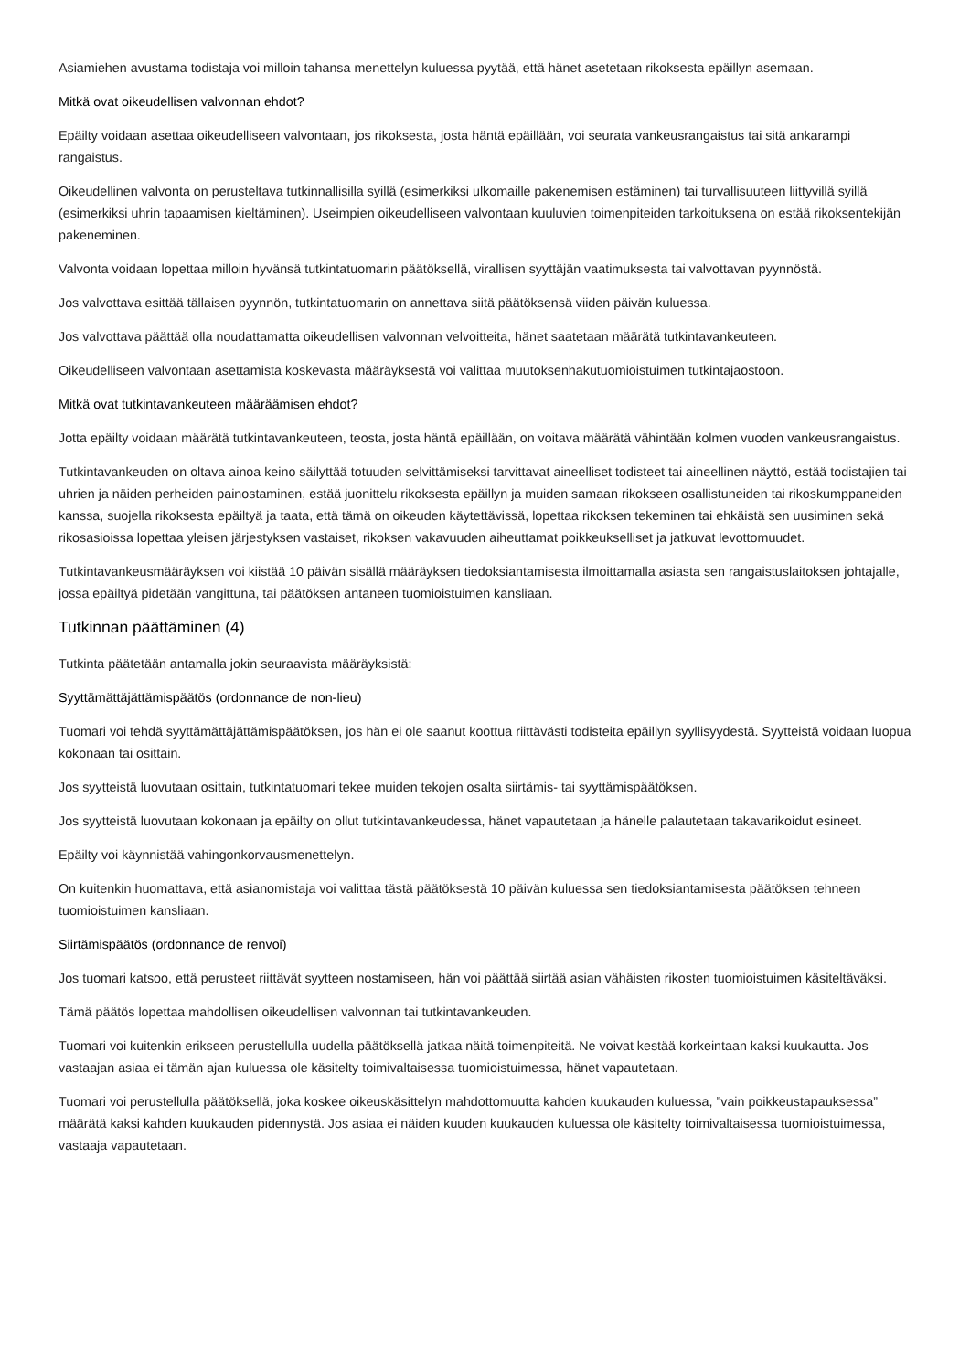Asiamiehen avustama todistaja voi milloin tahansa menettelyn kuluessa pyytää, että hänet asetetaan rikoksesta epäillyn asemaan.
Mitkä ovat oikeudellisen valvonnan ehdot?
Epäilty voidaan asettaa oikeudelliseen valvontaan, jos rikoksesta, josta häntä epäillään, voi seurata vankeusrangaistus tai sitä ankarampi rangaistus.
Oikeudellinen valvonta on perusteltava tutkinnallisilla syillä (esimerkiksi ulkomaille pakenemisen estäminen) tai turvallisuuteen liittyvillä syillä (esimerkiksi uhrin tapaamisen kieltäminen). Useimpien oikeudelliseen valvontaan kuuluvien toimenpiteiden tarkoituksena on estää rikoksentekijän pakeneminen.
Valvonta voidaan lopettaa milloin hyvänsä tutkintatuomarin päätöksellä, virallisen syyttäjän vaatimuksesta tai valvottavan pyynnöstä.
Jos valvottava esittää tällaisen pyynnön, tutkintatuomarin on annettava siitä päätöksensä viiden päivän kuluessa.
Jos valvottava päättää olla noudattamatta oikeudellisen valvonnan velvoitteita, hänet saatetaan määrätä tutkintavankeuteen.
Oikeudelliseen valvontaan asettamista koskevasta määräyksestä voi valittaa muutoksenhakutuomioistuimen tutkintajaostoon.
Mitkä ovat tutkintavankeuteen määräämisen ehdot?
Jotta epäilty voidaan määrätä tutkintavankeuteen, teosta, josta häntä epäillään, on voitava määrätä vähintään kolmen vuoden vankeusrangaistus.
Tutkintavankeuden on oltava ainoa keino säilyttää totuuden selvittämiseksi tarvittavat aineelliset todisteet tai aineellinen näyttö, estää todistajien tai uhrien ja näiden perheiden painostaminen, estää juonittelu rikoksesta epäillyn ja muiden samaan rikokseen osallistuneiden tai rikoskumppaneiden kanssa, suojella rikoksesta epäiltyä ja taata, että tämä on oikeuden käytettävissä, lopettaa rikoksen tekeminen tai ehkäistä sen uusiminen sekä rikosasioissa lopettaa yleisen järjestyksen vastaiset, rikoksen vakavuuden aiheuttamat poikkeukselliset ja jatkuvat levottomuudet.
Tutkintavankeusmääräyksen voi kiistää 10 päivän sisällä määräyksen tiedoksiantamisesta ilmoittamalla asiasta sen rangaistuslaitoksen johtajalle, jossa epäiltyä pidetään vangittuna, tai päätöksen antaneen tuomioistuimen kansliaan.
Tutkinnan päättäminen (4)
Tutkinta päätetään antamalla jokin seuraavista määräyksistä:
Syyttämättäjättämispäätös (ordonnance de non-lieu)
Tuomari voi tehdä syyttämättäjättämispäätöksen, jos hän ei ole saanut koottua riittävästi todisteita epäillyn syyllisyydestä. Syytteistä voidaan luopua kokonaan tai osittain.
Jos syytteistä luovutaan osittain, tutkintatuomari tekee muiden tekojen osalta siirtämis- tai syyttämispäätöksen.
Jos syytteistä luovutaan kokonaan ja epäilty on ollut tutkintavankeudessa, hänet vapautetaan ja hänelle palautetaan takavarikoidut esineet.
Epäilty voi käynnistää vahingonkorvausmenettelyn.
On kuitenkin huomattava, että asianomistaja voi valittaa tästä päätöksestä 10 päivän kuluessa sen tiedoksiantamisesta päätöksen tehneen tuomioistuimen kansliaan.
Siirtämispäätös (ordonnance de renvoi)
Jos tuomari katsoo, että perusteet riittävät syytteen nostamiseen, hän voi päättää siirtää asian vähäisten rikosten tuomioistuimen käsiteltäväksi.
Tämä päätös lopettaa mahdollisen oikeudellisen valvonnan tai tutkintavankeuden.
Tuomari voi kuitenkin erikseen perustellulla uudella päätöksellä jatkaa näitä toimenpiteitä. Ne voivat kestää korkeintaan kaksi kuukautta. Jos vastaajan asiaa ei tämän ajan kuluessa ole käsitelty toimivaltaisessa tuomioistuimessa, hänet vapautetaan.
Tuomari voi perustellulla päätöksellä, joka koskee oikeuskäsittelyn mahdottomuutta kahden kuukauden kuluessa, ”vain poikkeustapauksessa” määrätä kaksi kahden kuukauden pidennystä. Jos asiaa ei näiden kuuden kuukauden kuluessa ole käsitelty toimivaltaisessa tuomioistuimessa, vastaaja vapautetaan.